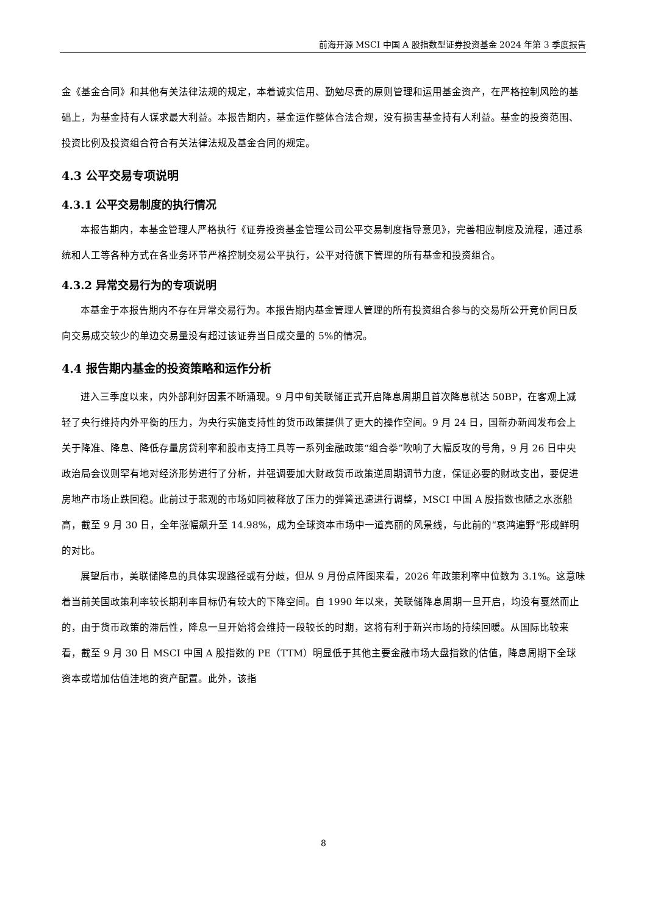前海开源 MSCI 中国 A 股指数型证券投资基金 2024 年第 3 季度报告
金《基金合同》和其他有关法律法规的规定，本着诚实信用、勤勉尽责的原则管理和运用基金资产，在严格控制风险的基础上，为基金持有人谋求最大利益。本报告期内，基金运作整体合法合规，没有损害基金持有人利益。基金的投资范围、投资比例及投资组合符合有关法律法规及基金合同的规定。
4.3 公平交易专项说明
4.3.1 公平交易制度的执行情况
本报告期内，本基金管理人严格执行《证券投资基金管理公司公平交易制度指导意见》，完善相应制度及流程，通过系统和人工等各种方式在各业务环节严格控制交易公平执行，公平对待旗下管理的所有基金和投资组合。
4.3.2 异常交易行为的专项说明
本基金于本报告期内不存在异常交易行为。本报告期内基金管理人管理的所有投资组合参与的交易所公开竞价同日反向交易成交较少的单边交易量没有超过该证券当日成交量的 5%的情况。
4.4 报告期内基金的投资策略和运作分析
进入三季度以来，内外部利好因素不断涌现。9 月中旬美联储正式开启降息周期且首次降息就达 50BP，在客观上减轻了央行维持内外平衡的压力，为央行实施支持性的货币政策提供了更大的操作空间。9 月 24 日，国新办新闻发布会上关于降准、降息、降低存量房贷利率和股市支持工具等一系列金融政策“组合拳”吹响了大幅反攻的号角，9 月 26 日中央政治局会议则罕有地对经济形势进行了分析，并强调要加大财政货币政策逆周期调节力度，保证必要的财政支出，要促进房地产市场止跌回稳。此前过于悲观的市场如同被释放了压力的弹簧迅速进行调整，MSCI 中国 A 股指数也随之水涨船高，截至 9 月 30 日，全年涨幅飙升至 14.98%，成为全球资本市场中一道亮丽的风景线，与此前的“哀鸿遍野”形成鲜明的对比。
展望后市，美联储降息的具体实现路径或有分歧，但从 9 月份点阵图来看，2026 年政策利率中位数为 3.1%。这意味着当前美国政策利率较长期利率目标仍有较大的下降空间。自 1990 年以来，美联储降息周期一旦开启，均没有戛然而止的，由于货币政策的滞后性，降息一旦开始将会维持一段较长的时期，这将有利于新兴市场的持续回暖。从国际比较来看，截至 9 月 30 日 MSCI 中国 A 股指数的 PE（TTM）明显低于其他主要金融市场大盘指数的估值，降息周期下全球资本或增加估值洼地的资产配置。此外，该指
8